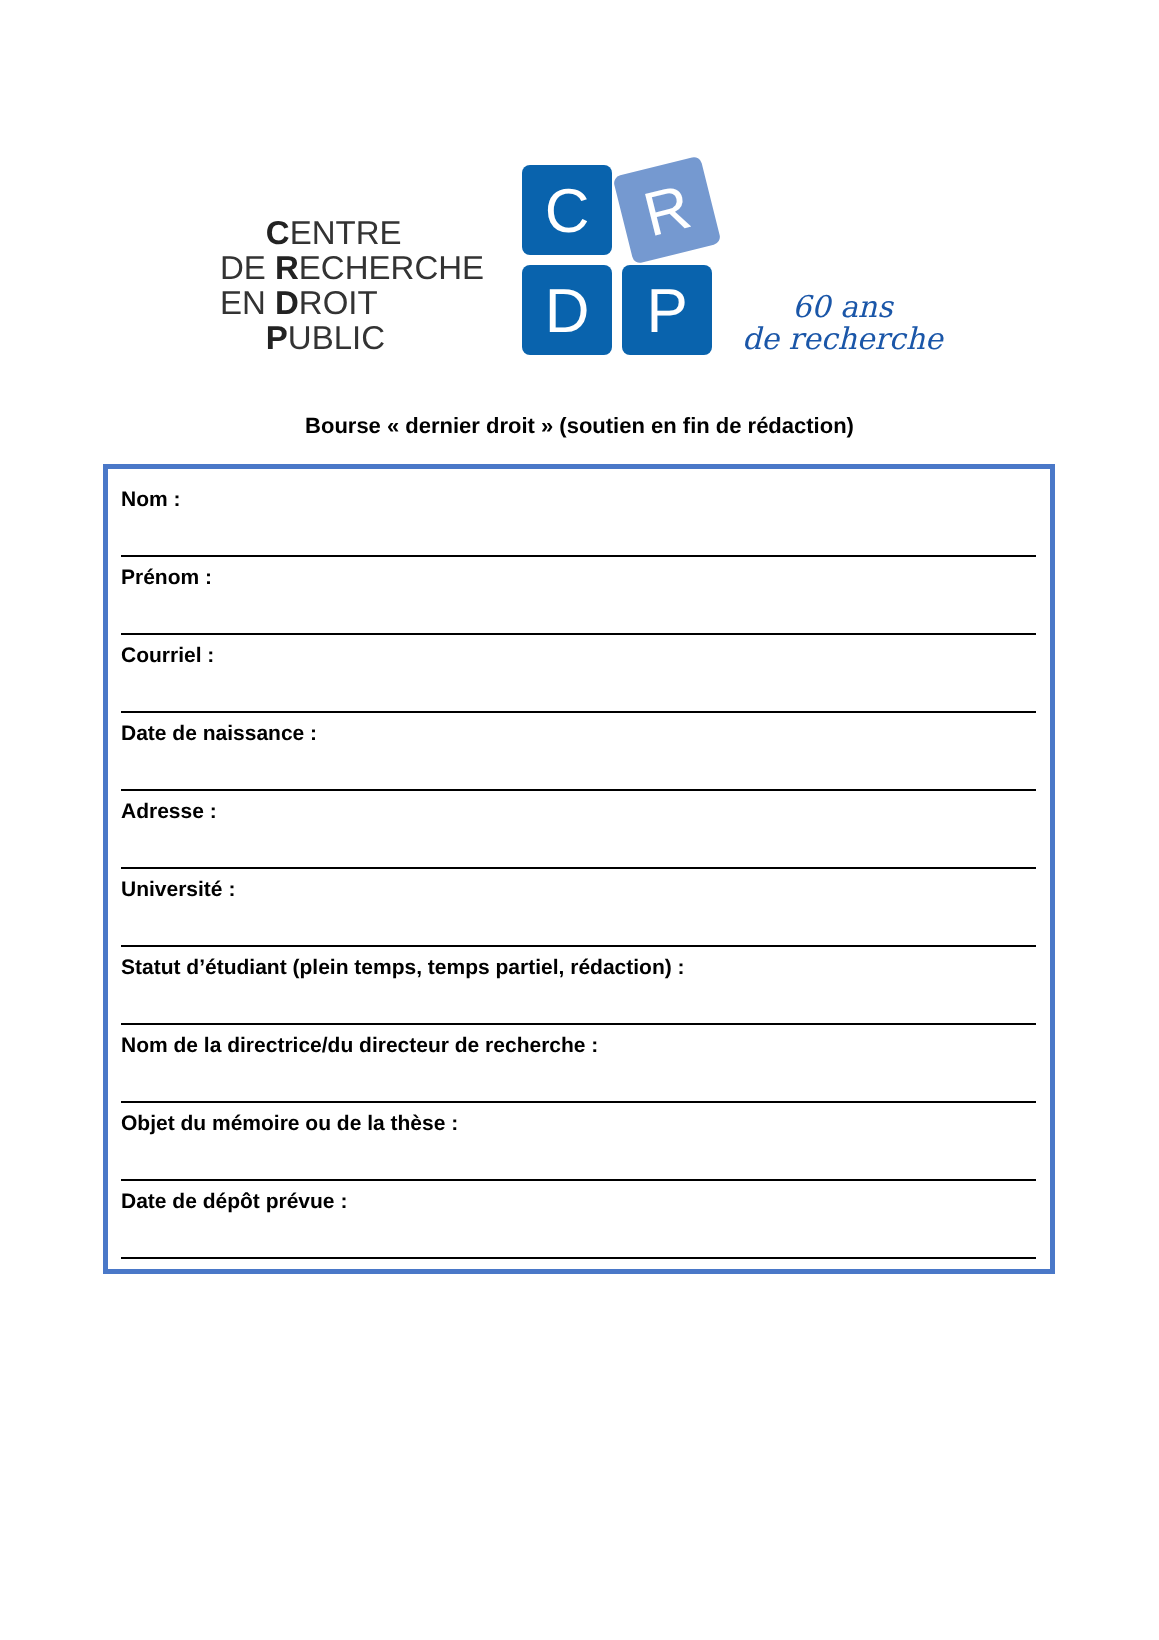CENTRE
DE RECHERCHE
EN DROIT
PUBLIC
C
R
D
P
60 ans
de recherche
Bourse « dernier droit » (soutien en fin de rédaction)
Nom :
Prénom :
Courriel :
Date de naissance :
Adresse :
Université :
Statut d’étudiant (plein temps, temps partiel, rédaction) :
Nom de la directrice/du directeur de recherche :
Objet du mémoire ou de la thèse :
Date de dépôt prévue :